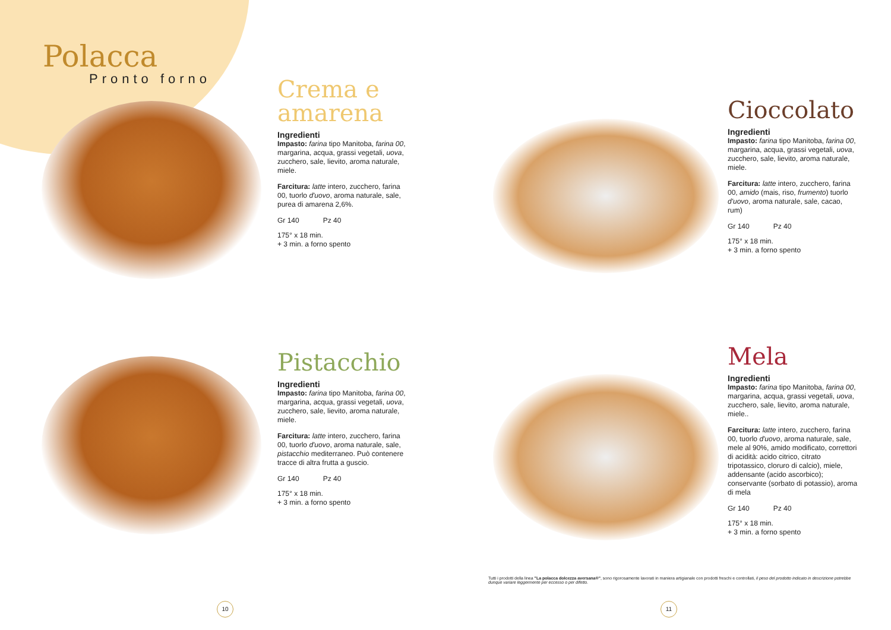Polacca
Pronto forno
Crema e amarena
Ingredienti
Impasto: farina tipo Manitoba, farina 00, margarina, acqua, grassi vegetali, uova, zucchero, sale, lievito, aroma naturale, miele.
Farcitura: latte intero, zucchero, farina 00, tuorlo d'uovo, aroma naturale, sale, purea di amarena 2,6%.
Gr 140 Pz 40
175° x 18 min.
+ 3 min. a forno spento
Pistacchio
Ingredienti
Impasto: farina tipo Manitoba, farina 00, margarina, acqua, grassi vegetali, uova, zucchero, sale, lievito, aroma naturale, miele.
Farcitura: latte intero, zucchero, farina 00, tuorlo d'uovo, aroma naturale, sale, pistacchio mediterraneo. Può contenere tracce di altra frutta a guscio.
Gr 140 Pz 40
175° x 18 min.
+ 3 min. a forno spento
10
Cioccolato
Ingredienti
Impasto: farina tipo Manitoba, farina 00, margarina, acqua, grassi vegetali, uova, zucchero, sale, lievito, aroma naturale, miele.
Farcitura: latte intero, zucchero, farina 00, amido (mais, riso, frumento) tuorlo d'uovo, aroma naturale, sale, cacao, rum)
Gr 140 Pz 40
175° x 18 min.
+ 3 min. a forno spento
Mela
Ingredienti
Impasto: farina tipo Manitoba, farina 00, margarina, acqua, grassi vegetali, uova, zucchero, sale, lievito, aroma naturale, miele..
Farcitura: latte intero, zucchero, farina 00, tuorlo d'uovo, aroma naturale, sale, mele al 90%, amido modificato, correttori di acidità: acido citrico, citrato tripotassico, cloruro di calcio), miele, addensante (acido ascorbico); conservante (sorbato di potassio), aroma di mela
Gr 140 Pz 40
175° x 18 min.
+ 3 min. a forno spento
Tutti i prodotti della linea "La polacca dolcezza aversana®", sono rigorosamente lavorati in maniera artigianale con prodotti freschi e controllati, il peso del prodotto indicato in descrizione potrebbe dunque variare leggermente per eccesso o per difetto.
11